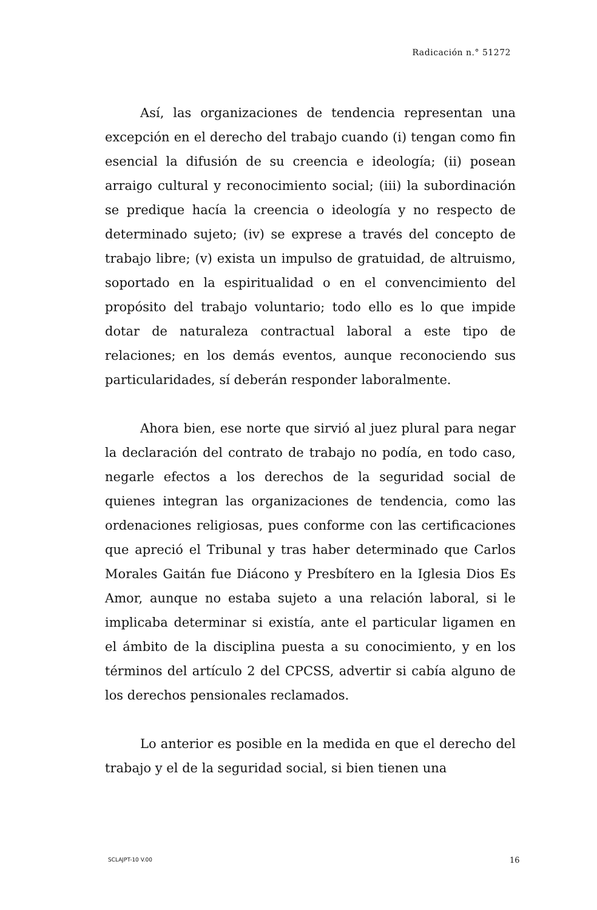Radicación n.° 51272
Así, las organizaciones de tendencia representan una excepción en el derecho del trabajo cuando (i) tengan como fin esencial la difusión de su creencia e ideología; (ii) posean arraigo cultural y reconocimiento social; (iii) la subordinación se predique hacía la creencia o ideología y no respecto de determinado sujeto; (iv) se exprese a través del concepto de trabajo libre; (v) exista un impulso de gratuidad, de altruismo, soportado en la espiritualidad o en el convencimiento del propósito del trabajo voluntario; todo ello es lo que impide dotar de naturaleza contractual laboral a este tipo de relaciones; en los demás eventos, aunque reconociendo sus particularidades, sí deberán responder laboralmente.
Ahora bien, ese norte que sirvió al juez plural para negar la declaración del contrato de trabajo no podía, en todo caso, negarle efectos a los derechos de la seguridad social de quienes integran las organizaciones de tendencia, como las ordenaciones religiosas, pues conforme con las certificaciones que apreció el Tribunal y tras haber determinado que Carlos Morales Gaitán fue Diácono y Presbítero en la Iglesia Dios Es Amor, aunque no estaba sujeto a una relación laboral, si le implicaba determinar si existía, ante el particular ligamen en el ámbito de la disciplina puesta a su conocimiento, y en los términos del artículo 2 del CPCSS, advertir si cabía alguno de los derechos pensionales reclamados.
Lo anterior es posible en la medida en que el derecho del trabajo y el de la seguridad social, si bien tienen una
SCLAJPT-10 V.00 16